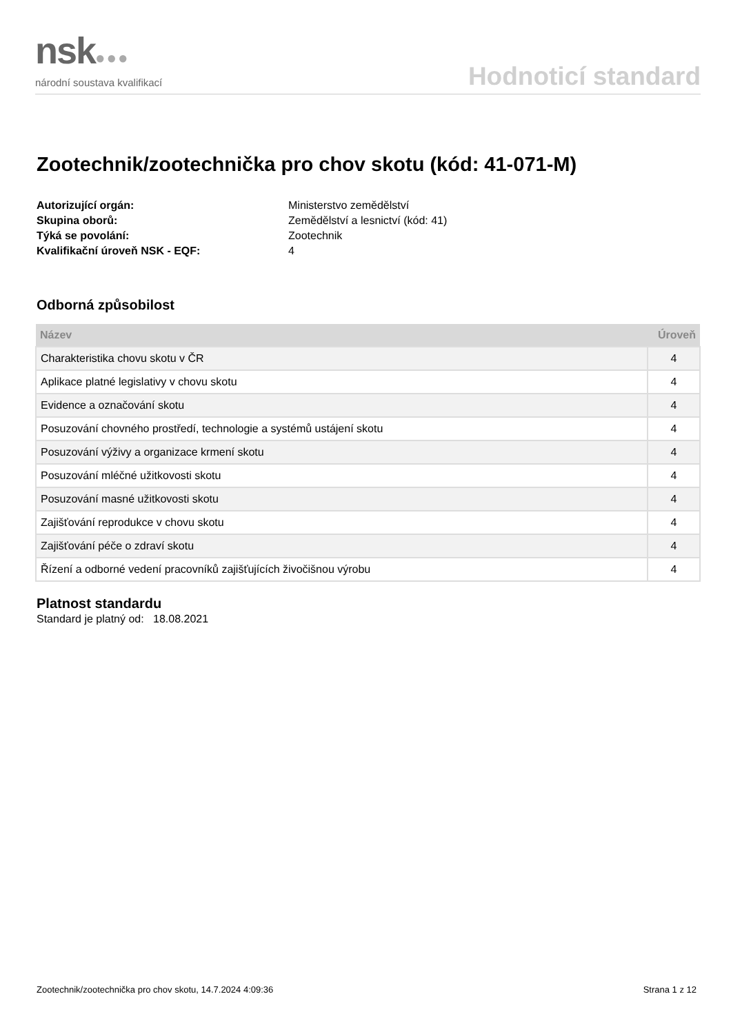nsk●●●
národní soustava kvalifikací
Hodnoticí standard
Zootechnik/zootechnička pro chov skotu (kód: 41-071-M)
Autorizující orgán: Ministerstvo zemědělství Skupina oborů: Zemědělství a lesnictví (kód: 41) Týká se povolání: Zootechnik Kvalifikační úroveň NSK - EQF: 4
Odborná způsobilost
| Název | Úroveň |
| --- | --- |
| Charakteristika chovu skotu v ČR | 4 |
| Aplikace platné legislativy v chovu skotu | 4 |
| Evidence a označování skotu | 4 |
| Posuzování chovného prostředí, technologie a systémů ustájení skotu | 4 |
| Posuzování výživy a organizace krmení skotu | 4 |
| Posuzování mléčné užitkovosti skotu | 4 |
| Posuzování masné užitkovosti skotu | 4 |
| Zajišťování reprodukce v chovu skotu | 4 |
| Zajišťování péče o zdraví skotu | 4 |
| Řízení a odborné vedení pracovníků zajišťujících živočišnou výrobu | 4 |
Platnost standardu
Standard je platný od: 18.08.2021
Zootechnik/zootechnička pro chov skotu, 14.7.2024 4:09:36 Strana 1 z 12